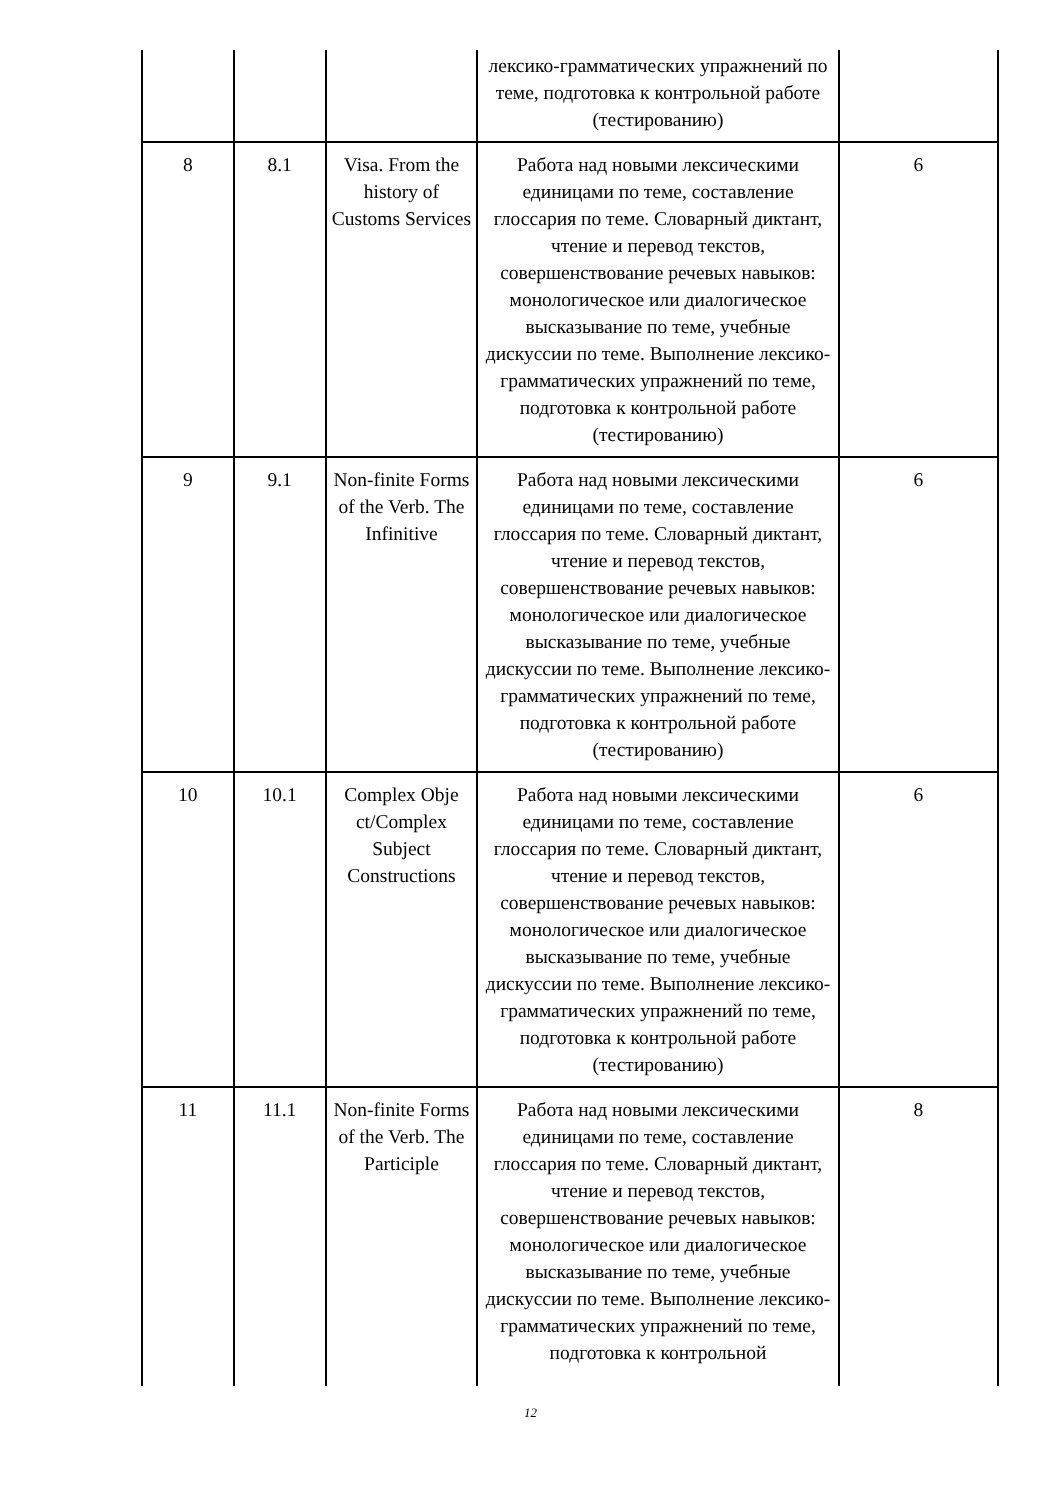| | | | лексико-грамматических упражнений по теме, подготовка к контрольной работе (тестированию) | |
| 8 | 8.1 | Visa. From the history of Customs Services | Работа над новыми лексическими единицами по теме, составление глоссария по теме. Словарный диктант, чтение и перевод текстов, совершенствование речевых навыков: монологическое или диалогическое высказывание по теме, учебные дискуссии по теме. Выполнение лексико-грамматических упражнений по теме, подготовка к контрольной работе (тестированию) | 6 |
| 9 | 9.1 | Non-finite Forms of the Verb. The Infinitive | Работа над новыми лексическими единицами по теме, составление глоссария по теме. Словарный диктант, чтение и перевод текстов, совершенствование речевых навыков: монологическое или диалогическое высказывание по теме, учебные дискуссии по теме. Выполнение лексико-грамматических упражнений по теме, подготовка к контрольной работе (тестированию) | 6 |
| 10 | 10.1 | Complex Obje ct/Complex Subject Constructions | Работа над новыми лексическими единицами по теме, составление глоссария по теме. Словарный диктант, чтение и перевод текстов, совершенствование речевых навыков: монологическое или диалогическое высказывание по теме, учебные дискуссии по теме. Выполнение лексико-грамматических упражнений по теме, подготовка к контрольной работе (тестированию) | 6 |
| 11 | 11.1 | Non-finite Forms of the Verb. The Participle | Работа над новыми лексическими единицами по теме, составление глоссария по теме. Словарный диктант, чтение и перевод текстов, совершенствование речевых навыков: монологическое или диалогическое высказывание по теме, учебные дискуссии по теме. Выполнение лексико-грамматических упражнений по теме, подготовка к контрольной | 8 |
12